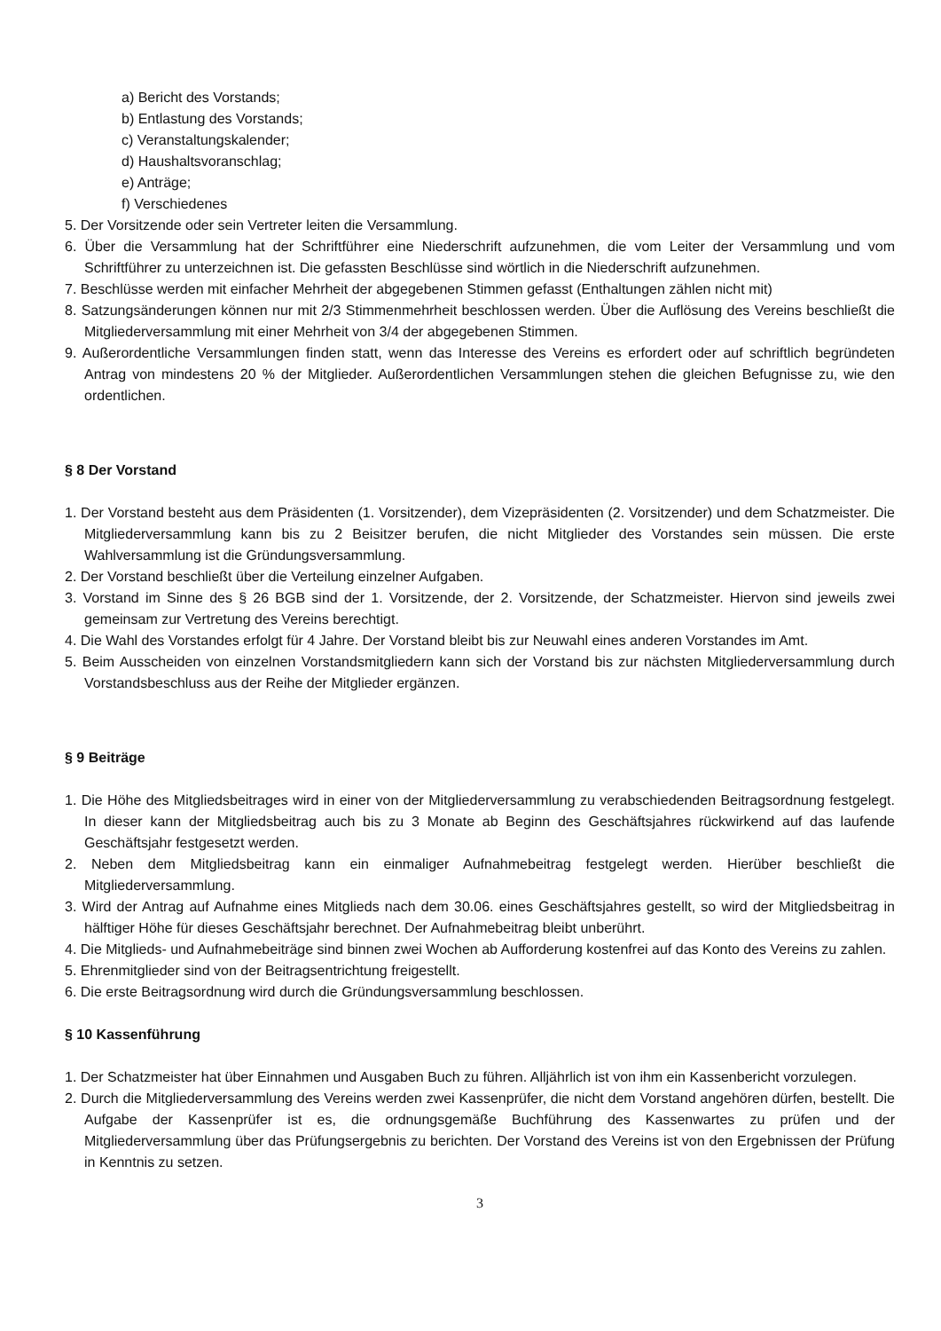a) Bericht des Vorstands;
b) Entlastung des Vorstands;
c) Veranstaltungskalender;
d) Haushaltsvoranschlag;
e) Anträge;
f) Verschiedenes
5. Der Vorsitzende oder sein Vertreter leiten die Versammlung.
6. Über die Versammlung hat der Schriftführer eine Niederschrift aufzunehmen, die vom Leiter der Versammlung und vom Schriftführer zu unterzeichnen ist. Die gefassten Beschlüsse sind wörtlich in die Niederschrift aufzunehmen.
7. Beschlüsse werden mit einfacher Mehrheit der abgegebenen Stimmen gefasst (Enthaltungen zählen nicht mit)
8. Satzungsänderungen können nur mit 2/3 Stimmenmehrheit beschlossen werden. Über die Auflösung des Vereins beschließt die Mitgliederversammlung mit einer Mehrheit von 3/4 der abgegebenen Stimmen.
9. Außerordentliche Versammlungen finden statt, wenn das Interesse des Vereins es erfordert oder auf schriftlich begründeten Antrag von mindestens 20 % der Mitglieder. Außerordentlichen Versammlungen stehen die gleichen Befugnisse zu, wie den ordentlichen.
§ 8 Der Vorstand
1. Der Vorstand besteht aus dem Präsidenten (1. Vorsitzender), dem Vizepräsidenten (2. Vorsitzender) und dem Schatzmeister. Die Mitgliederversammlung kann bis zu 2 Beisitzer berufen, die nicht Mitglieder des Vorstandes sein müssen. Die erste Wahlversammlung ist die Gründungsversammlung.
2. Der Vorstand beschließt über die Verteilung einzelner Aufgaben.
3. Vorstand im Sinne des § 26 BGB sind der 1. Vorsitzende, der 2. Vorsitzende, der Schatzmeister. Hiervon sind jeweils zwei gemeinsam zur Vertretung des Vereins berechtigt.
4. Die Wahl des Vorstandes erfolgt für 4 Jahre. Der Vorstand bleibt bis zur Neuwahl eines anderen Vorstandes im Amt.
5. Beim Ausscheiden von einzelnen Vorstandsmitgliedern kann sich der Vorstand bis zur nächsten Mitgliederversammlung durch Vorstandsbeschluss aus der Reihe der Mitglieder ergänzen.
§ 9 Beiträge
1. Die Höhe des Mitgliedsbeitrages wird in einer von der Mitgliederversammlung zu verabschiedenden Beitragsordnung festgelegt. In dieser kann der Mitgliedsbeitrag auch bis zu 3 Monate ab Beginn des Geschäftsjahres rückwirkend auf das laufende Geschäftsjahr festgesetzt werden.
2. Neben dem Mitgliedsbeitrag kann ein einmaliger Aufnahmebeitrag festgelegt werden. Hierüber beschließt die Mitgliederversammlung.
3. Wird der Antrag auf Aufnahme eines Mitglieds nach dem 30.06. eines Geschäftsjahres gestellt, so wird der Mitgliedsbeitrag in hälftiger Höhe für dieses Geschäftsjahr berechnet. Der Aufnahmebeitrag bleibt unberührt.
4. Die Mitglieds- und Aufnahmebeiträge sind binnen zwei Wochen ab Aufforderung kostenfrei auf das Konto des Vereins zu zahlen.
5. Ehrenmitglieder sind von der Beitragsentrichtung freigestellt.
6. Die erste Beitragsordnung wird durch die Gründungsversammlung beschlossen.
§ 10 Kassenführung
1. Der Schatzmeister hat über Einnahmen und Ausgaben Buch zu führen. Alljährlich ist von ihm ein Kassenbericht vorzulegen.
2. Durch die Mitgliederversammlung des Vereins werden zwei Kassenprüfer, die nicht dem Vorstand angehören dürfen, bestellt. Die Aufgabe der Kassenprüfer ist es, die ordnungsgemäße Buchführung des Kassenwartes zu prüfen und der Mitgliederversammlung über das Prüfungsergebnis zu berichten. Der Vorstand des Vereins ist von den Ergebnissen der Prüfung in Kenntnis zu setzen.
3